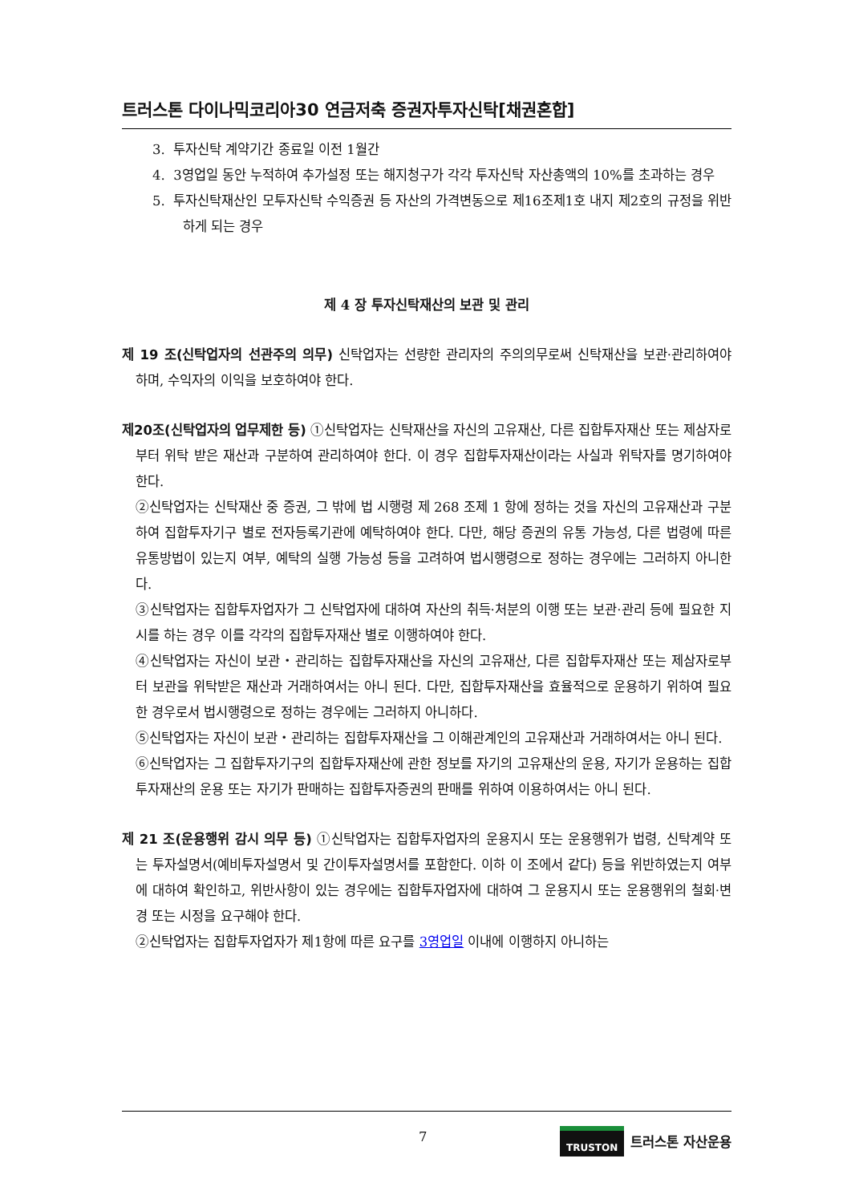트러스톤 다이나믹코리아30 연금저축 증권자투자신탁[채권혼합]
3. 투자신탁 계약기간 종료일 이전 1월간
4. 3영업일 동안 누적하여 추가설정 또는 해지청구가 각각 투자신탁 자산총액의 10%를 초과하는 경우
5. 투자신탁재산인 모투자신탁 수익증권 등 자산의 가격변동으로 제16조제1호 내지 제2호의 규정을 위반하게 되는 경우
제 4 장 투자신탁재산의 보관 및 관리
제 19 조(신탁업자의 선관주의 의무) 신탁업자는 선량한 관리자의 주의의무로써 신탁재산을 보관·관리하여야 하며, 수익자의 이익을 보호하여야 한다.
제20조(신탁업자의 업무제한 등) ①신탁업자는 신탁재산을 자신의 고유재산, 다른 집합투자재산 또는 제삼자로부터 위탁 받은 재산과 구분하여 관리하여야 한다. 이 경우 집합투자재산이라는 사실과 위탁자를 명기하여야 한다.
②신탁업자는 신탁재산 중 증권, 그 밖에 법 시행령 제 268 조제 1 항에 정하는 것을 자신의 고유재산과 구분하여 집합투자기구 별로 전자등록기관에 예탁하여야 한다. 다만, 해당 증권의 유통 가능성, 다른 법령에 따른 유통방법이 있는지 여부, 예탁의 실행 가능성 등을 고려하여 법시행령으로 정하는 경우에는 그러하지 아니한다.
③신탁업자는 집합투자업자가 그 신탁업자에 대하여 자산의 취득·처분의 이행 또는 보관·관리 등에 필요한 지시를 하는 경우 이를 각각의 집합투자재산 별로 이행하여야 한다.
④신탁업자는 자신이 보관・관리하는 집합투자재산을 자신의 고유재산, 다른 집합투자재산 또는 제삼자로부터 보관을 위탁받은 재산과 거래하여서는 아니 된다. 다만, 집합투자재산을 효율적으로 운용하기 위하여 필요한 경우로서 법시행령으로 정하는 경우에는 그러하지 아니하다.
⑤신탁업자는 자신이 보관・관리하는 집합투자재산을 그 이해관계인의 고유재산과 거래하여서는 아니 된다.
⑥신탁업자는 그 집합투자기구의 집합투자재산에 관한 정보를 자기의 고유재산의 운용, 자기가 운용하는 집합투자재산의 운용 또는 자기가 판매하는 집합투자증권의 판매를 위하여 이용하여서는 아니 된다.
제 21 조(운용행위 감시 의무 등) ①신탁업자는 집합투자업자의 운용지시 또는 운용행위가 법령, 신탁계약 또는 투자설명서(예비투자설명서 및 간이투자설명서를 포함한다. 이하 이 조에서 같다) 등을 위반하였는지 여부에 대하여 확인하고, 위반사항이 있는 경우에는 집합투자업자에 대하여 그 운용지시 또는 운용행위의 철회·변경 또는 시정을 요구해야 한다.
②신탁업자는 집합투자업자가 제1항에 따른 요구를 3영업일 이내에 이행하지 아니하는
7 TRUSTON 트러스톤 자산운용